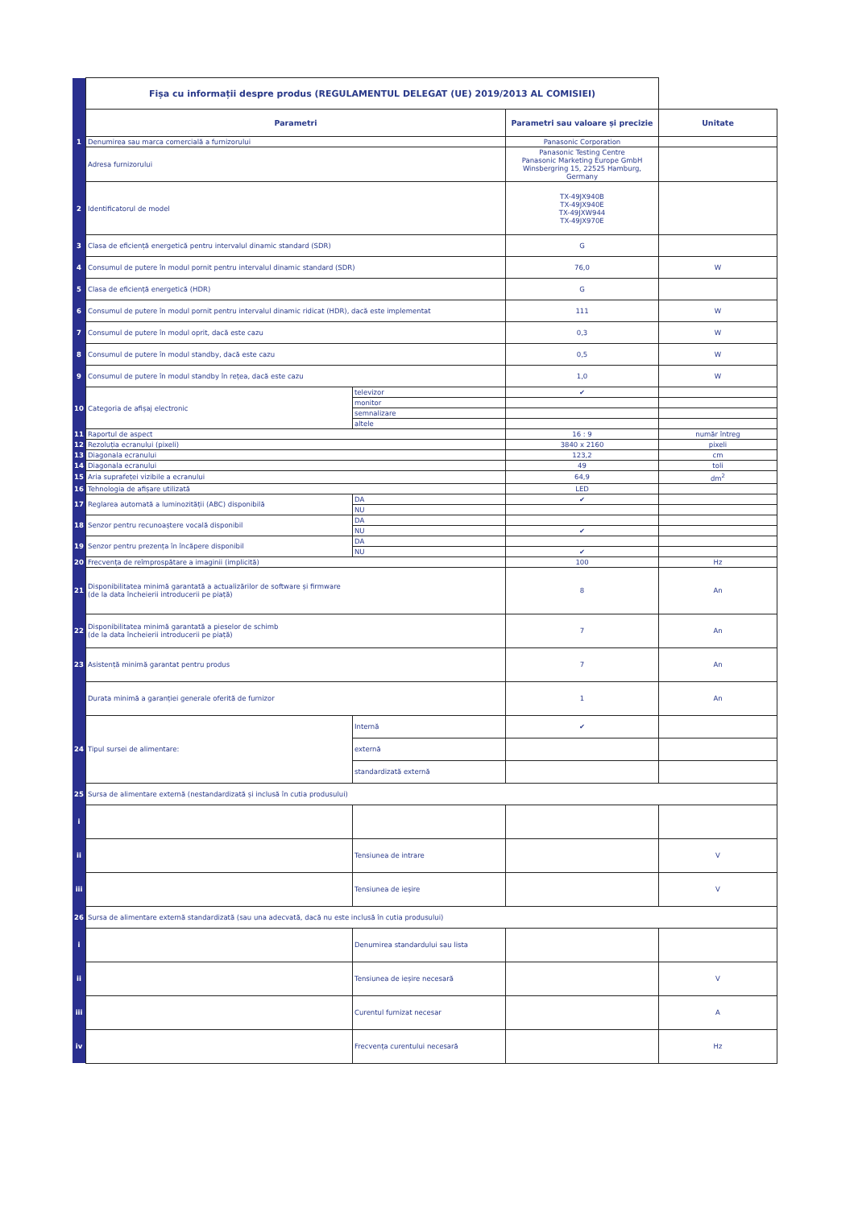| | Fișa cu informații despre produs (REGULAMENTUL DELEGAT (UE) 2019/2013 AL COMISIEI) | | | |
| | Parametri | | Parametri sau valoare și precizie | Unitate |
| 1 | Denumirea sau marca comercială a furnizorului | | Panasonic Corporation | |
| | Adresa furnizorului | | Panasonic Testing Centre Panasonic Marketing Europe GmbH Winsbergring 15, 22525 Hamburg, Germany | |
| 2 | Identificatorul de model | | TX-49JX940B TX-49JX940E TX-49JXW944 TX-49JX970E | |
| 3 | Clasa de eficiență energetică pentru intervalul dinamic standard (SDR) | | G | |
| 4 | Consumul de putere în modul pornit pentru intervalul dinamic standard (SDR) | | 76,0 | W |
| 5 | Clasa de eficiență energetică (HDR) | | G | |
| 6 | Consumul de putere în modul pornit pentru intervalul dinamic ridicat (HDR), dacă este implementat | | 111 | W |
| 7 | Consumul de putere în modul oprit, dacă este cazu | | 0,3 | W |
| 8 | Consumul de putere în modul standby, dacă este cazu | | 0,5 | W |
| 9 | Consumul de putere în modul standby în rețea, dacă este cazu | | 1,0 | W |
| 10 | Categoria de afișaj electronic | televizor | ✔ | |
| | | monitor | | |
| | | semnalizare | | |
| | | altele | | |
| 11 | Raportul de aspect | | 16 : 9 | număr întreg |
| 12 | Rezoluția ecranului (pixeli) | | 3840 x 2160 | pixeli |
| 13 | Diagonala ecranului | | 123,2 | cm |
| 14 | Diagonala ecranului | | 49 | toli |
| 15 | Aria suprafeței vizibile a ecranului | | 64,9 | dm<sup>2</sup> |
| 16 | Tehnologia de afișare utilizată | | LED | |
| 17 | Reglarea automată a luminozității (ABC) disponibilă | DA | ✔ | |
| | | NU | | |
| 18 | Senzor pentru recunoaștere vocală disponibil | DA | | |
| | | NU | ✔ | |
| 19 | Senzor pentru prezența în încăpere disponibil | DA | | |
| | | NU | ✔ | |
| 20 | Frecvența de reîmprospătare a imaginii (implicită) | | 100 | Hz |
| 21 | Disponibilitatea minimă garantată a actualizărilor de software și firmware (de la data încheierii introducerii pe piață) | | 8 | An |
| 22 | Disponibilitatea minimă garantată a pieselor de schimb (de la data încheierii introducerii pe piață) | | 7 | An |
| 23 | Asistență minimă garantat pentru produs | | 7 | An |
| | Durata minimă a garanției generale oferită de furnizor | | 1 | An |
| 24 | Tipul sursei de alimentare: | Internă | ✔ | |
| | | externă | | |
| | | standardizată externă | | |
| 25 | Sursa de alimentare externă (nestandardizată și inclusă în cutia produsului) | | | |
| i | | | | |
| ii | | Tensiunea de intrare | | V |
| iii | | Tensiunea de ieșire | | V |
| 26 | Sursa de alimentare externă standardizată (sau una adecvată, dacă nu este inclusă în cutia produsului) | | | |
| i | | Denumirea standardului sau lista | | |
| ii | | Tensiunea de ieșire necesară | | V |
| iii | | Curentul furnizat necesar | | A |
| iv | | Frecvența curentului necesară | | Hz |